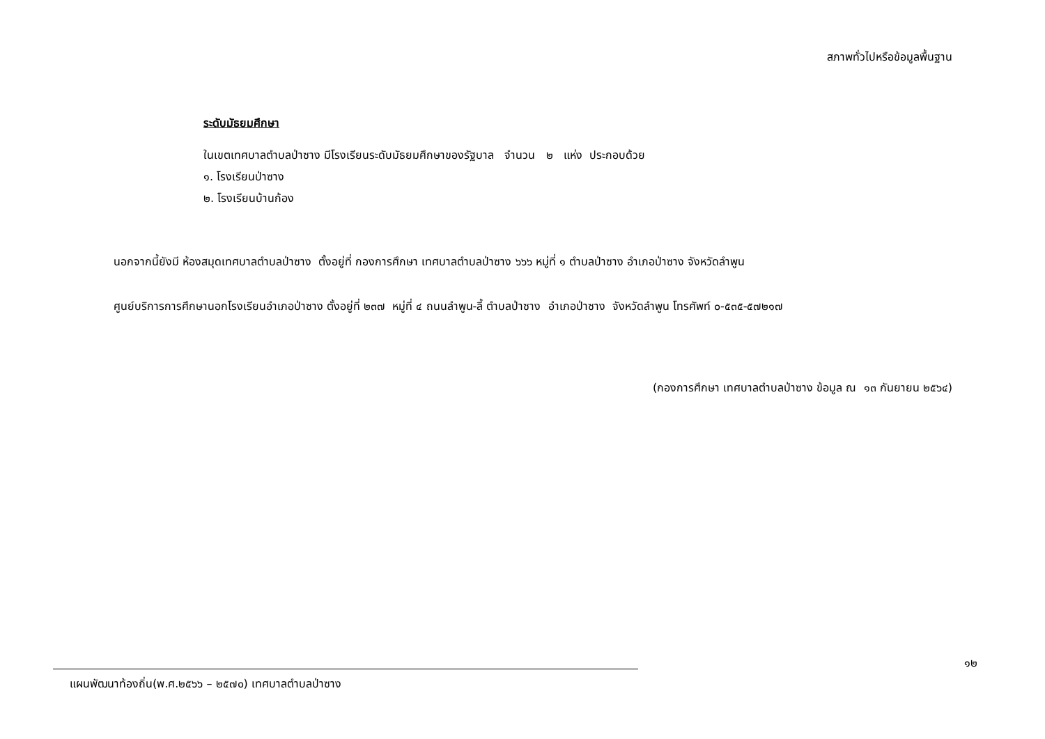สภาพทั่วไปหรือข้อมูลพื้นฐาน
ระดับมัธยมศึกษา
ในเขตเทศบาลตำบลป่าซาง มีโรงเรียนระดับมัธยมศึกษาของรัฐบาล จำนวน ๒ แห่ง ประกอบด้วย
๑. โรงเรียนป่าซาง
๒. โรงเรียนบ้านก้อง
นอกจากนี้ยังมี ห้องสมุดเทศบาลตำบลป่าซาง ตั้งอยู่ที่ กองการศึกษา เทศบาลตำบลป่าซาง ๖๖๖ หมู่ที่ ๑ ตำบลป่าซาง อำเภอป่าซาง จังหวัดลำพูน
ศูนย์บริการการศึกษานอกโรงเรียนอำเภอป่าซาง ตั้งอยู่ที่ ๒๓๗ หมู่ที่ ๔ ถนนลำพูน-ลี้ ตำบลป่าซาง อำเภอป่าซาง จังหวัดลำพูน โทรศัพท์ ๐-๕๓๕-๕๗๒๑๗
(กองการศึกษา เทศบาลตำบลป่าซาง ข้อมูล ณ ๑๓ กันยายน ๒๕๖๔)
๑๒
แผนพัฒนาท้องถิ่น(พ.ศ.๒๕๖๖ – ๒๕๗๐) เทศบาลตำบลป่าซาง